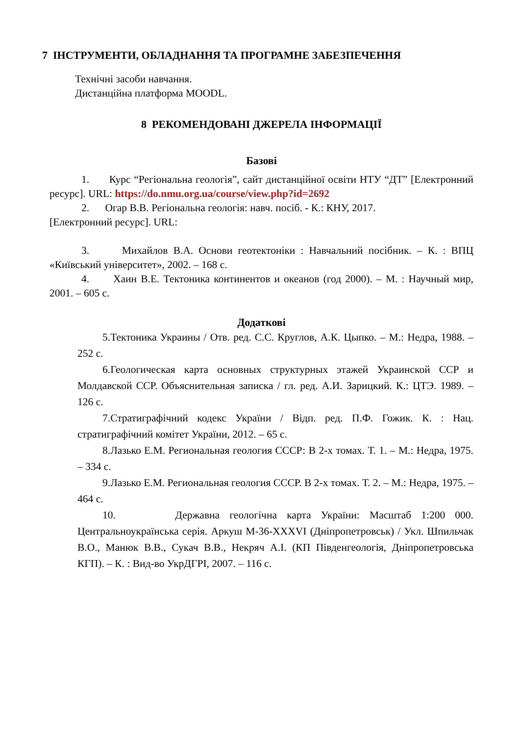7 ІНСТРУМЕНТИ, ОБЛАДНАННЯ ТА ПРОГРАМНЕ ЗАБЕЗПЕЧЕННЯ
Технічні засоби навчання.
Дистанційна платформа MOODL.
8 РЕКОМЕНДОВАНІ ДЖЕРЕЛА ІНФОРМАЦІЇ
Базові
1. Курс “Регіональна геологія”, сайт дистанційної освіти НТУ “ДТ” [Електронний ресурс]. URL: https://do.nmu.org.ua/course/view.php?id=2692
2. Огар В.В. Регіональна геологія: навч. посіб. - К.: КНУ, 2017.
[Електронний ресурс]. URL:
3. Михайлов В.А. Основи геотектоніки : Навчальний посібник. – К. : ВПЦ «Київський університет», 2002. – 168 с.
4. Хаин В.Е. Тектоника континентов и океанов (год 2000). – М. : Научный мир, 2001. – 605 с.
Додаткові
5.Тектоника Украины / Отв. ред. С.С. Круглов, А.К. Цыпко. – М.: Недра, 1988. – 252 с.
6.Геологическая карта основных структурных этажей Украинской ССР и Молдавской ССР. Объяснительная записка / гл. ред. А.И. Зарицкий. К.: ЦТЭ. 1989. – 126 с.
7.Стратиграфічний кодекс України / Відп. ред. П.Ф. Гожик. К. : Нац. стратиграфічний комітет України, 2012. – 65 с.
8.Лазько Е.М. Региональная геология СССР: В 2-х томах. Т. 1. – М.: Недра, 1975. – 334 с.
9.Лазько Е.М. Региональная геология СССР. В 2-х томах. Т. 2. – М.: Недра, 1975. – 464 с.
10. Державна геологічна карта України: Масштаб 1:200 000. Центральноукраїнська серія. Аркуш M-36-XXXVI (Дніпропетровськ) / Укл. Шпильчак В.О., Манюк В.В., Сукач В.В., Некряч А.І. (КП Південгеологія, Дніпропетровська КГП). – К. : Вид-во УкрДГРІ, 2007. – 116 с.